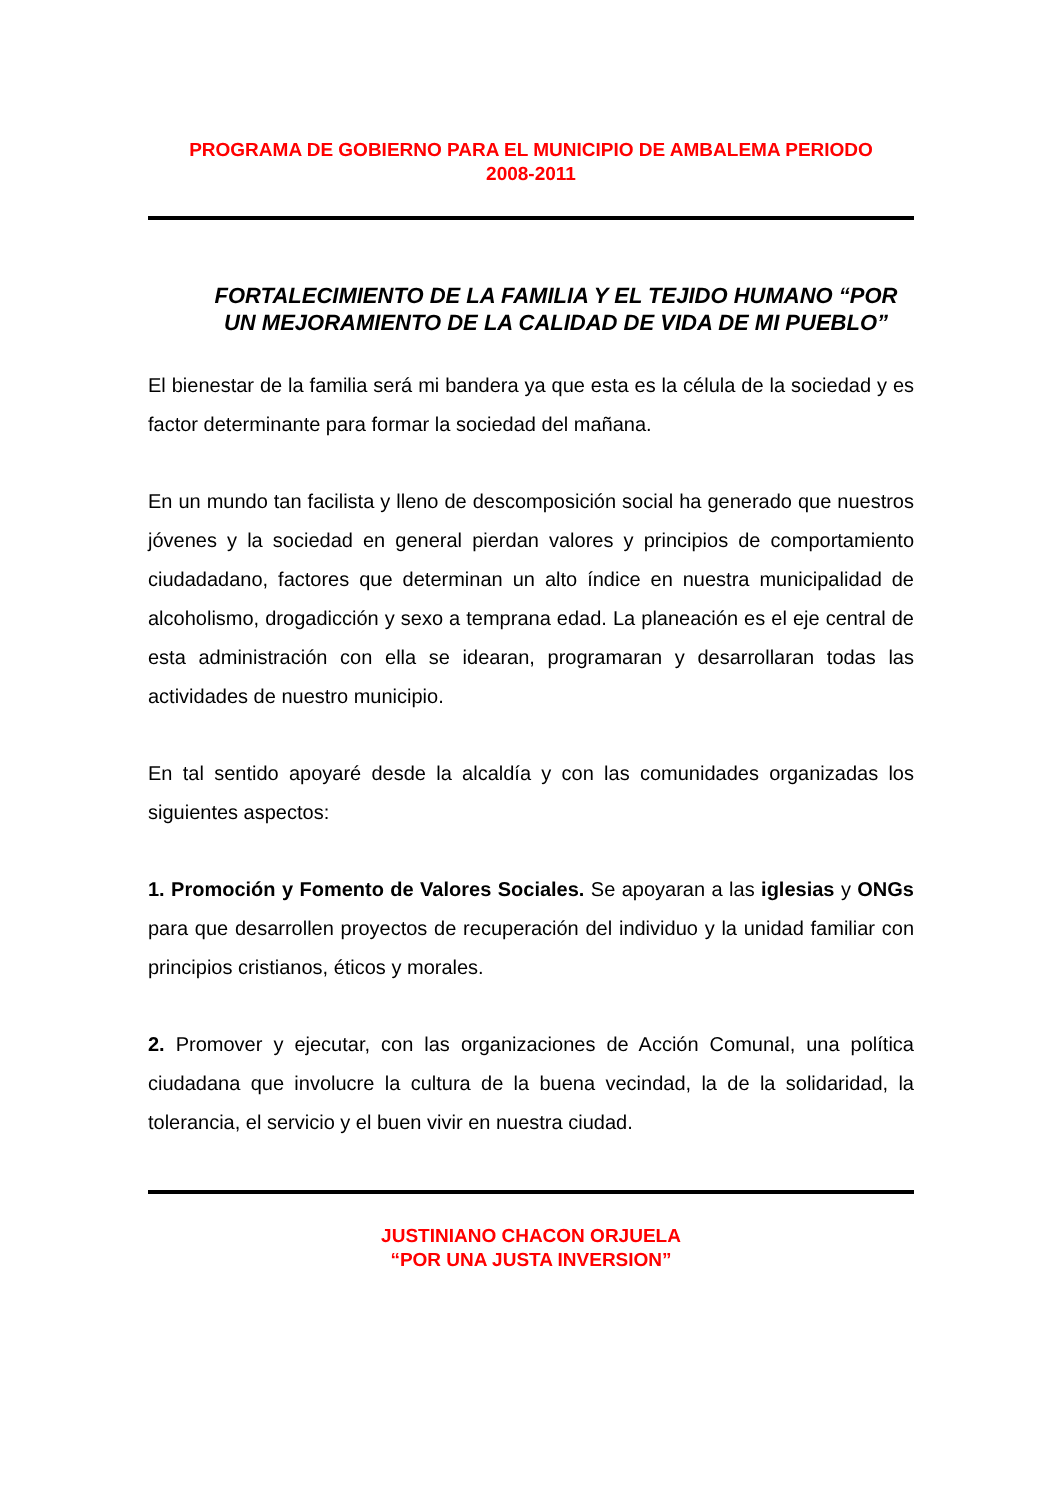PROGRAMA DE GOBIERNO PARA EL MUNICIPIO DE AMBALEMA PERIODO
2008-2011
FORTALECIMIENTO DE LA FAMILIA Y EL TEJIDO HUMANO “POR UN MEJORAMIENTO DE LA CALIDAD DE VIDA DE MI PUEBLO”
El bienestar de la familia será mi bandera ya que esta es la célula de la sociedad y es factor determinante para formar la sociedad del mañana.
En un mundo tan facilista y lleno de descomposición social ha generado que nuestros jóvenes y la sociedad en general pierdan valores y principios de comportamiento ciudadadano, factores que determinan un alto índice en nuestra municipalidad de alcoholismo, drogadicción y sexo a temprana edad. La planeación es el eje central de esta administración con ella se idearan, programaran y desarrollaran todas las actividades de nuestro municipio.
En tal sentido apoyaré desde la alcaldía y con las comunidades organizadas los siguientes aspectos:
1. Promoción y Fomento de Valores Sociales. Se apoyaran a las iglesias y ONGs para que desarrollen proyectos de recuperación del individuo y la unidad familiar con principios cristianos, éticos y morales.
2. Promover y ejecutar, con las organizaciones de Acción Comunal, una política ciudadana que involucre la cultura de la buena vecindad, la de la solidaridad, la tolerancia, el servicio y el buen vivir en nuestra ciudad.
JUSTINIANO CHACON ORJUELA
“POR UNA JUSTA INVERSION”